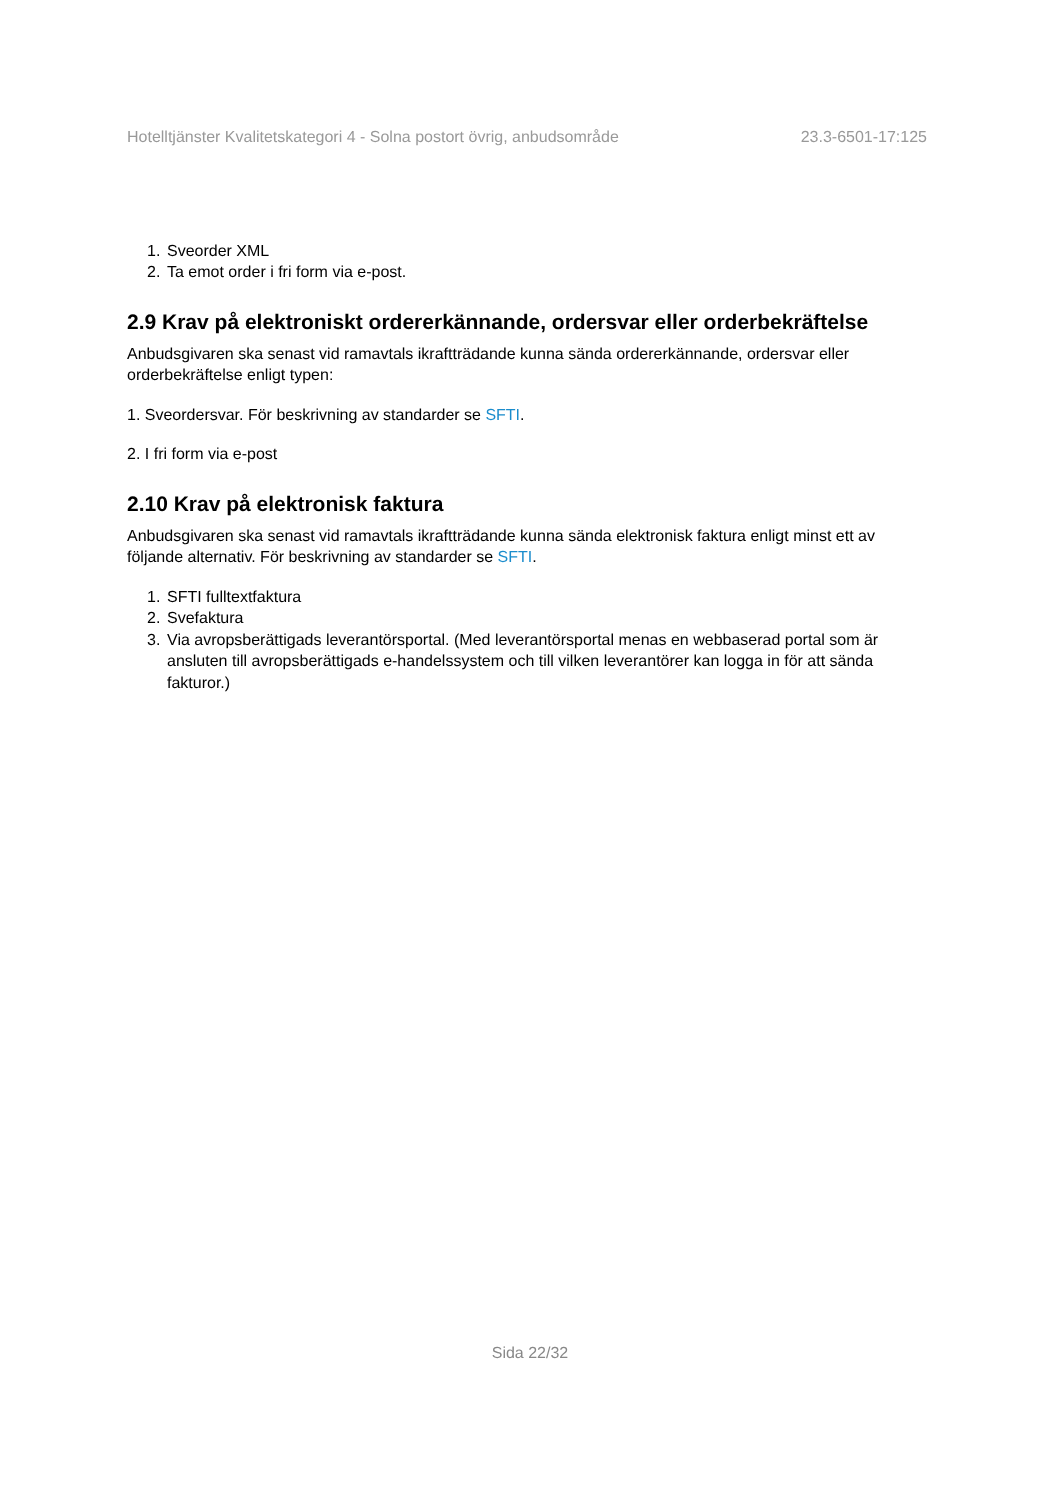Hotelltjänster Kvalitetskategori 4 - Solna postort övrig, anbudsområde 23.3-6501-17:125
1. Sveorder XML
2. Ta emot order i fri form via e-post.
2.9 Krav på elektroniskt ordererkännande, ordersvar eller orderbekräftelse
Anbudsgivaren ska senast vid ramavtals ikraftträdande kunna sända ordererkännande, ordersvar eller orderbekräftelse enligt typen:
1. Sveordersvar. För beskrivning av standarder se SFTI.
2. I fri form via e-post
2.10 Krav på elektronisk faktura
Anbudsgivaren ska senast vid ramavtals ikraftträdande kunna sända elektronisk faktura enligt minst ett av följande alternativ. För beskrivning av standarder se SFTI.
1. SFTI fulltextfaktura
2. Svefaktura
3. Via avropsberättigads leverantörsportal. (Med leverantörsportal menas en webbaserad portal som är ansluten till avropsberättigads e-handelssystem och till vilken leverantörer kan logga in för att sända fakturor.)
Sida 22/32